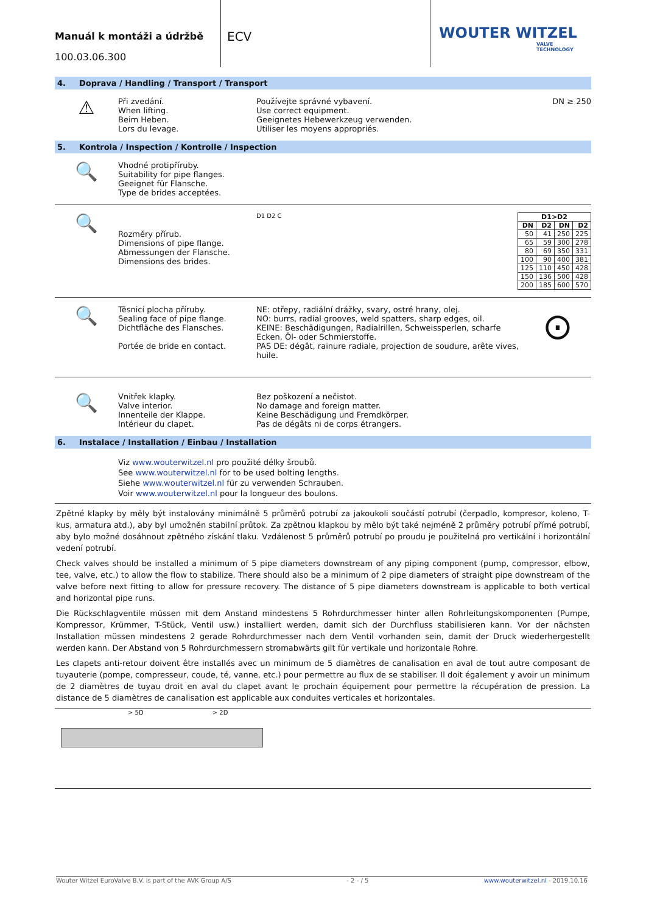Manuál k montáži a údržbě
100.03.06.300
ECV
WOUTER WITZEL
VALVE TECHNOLOGY
4. Doprava / Handling / Transport / Transport
⚠
Při zvedání.
When lifting.
Beim Heben.
Lors du levage.
Používejte správné vybavení.
Use correct equipment.
Geeignetes Hebewerkzeug verwenden.
Utiliser les moyens appropriés.
DN ≥ 250
5. Kontrola / Inspection / Kontrolle / Inspection
🔍
Vhodné protipříruby.
Suitability for pipe flanges.
Geeignet für Flansche.
Type de brides acceptées.
🔍
Rozměry přírub.
Dimensions of pipe flange.
Abmessungen der Flansche.
Dimensions des brides.
D1 D2 C
| D1>D2 | | | |
| --- | --- | --- | --- |
| DN | D2 | DN | D2 |
| 50 | 41 | 250 | 225 |
| 65 | 59 | 300 | 278 |
| 80 | 69 | 350 | 331 |
| 100 | 90 | 400 | 381 |
| 125 | 110 | 450 | 428 |
| 150 | 136 | 500 | 428 |
| 200 | 185 | 600 | 570 |
🔍
Těsnicí plocha příruby.
Sealing face of pipe flange.
Dichtfläche des Flansches.
Portée de bride en contact.
NE: otřepy, radiální drážky, svary, ostré hrany, olej.
NO: burrs, radial grooves, weld spatters, sharp edges, oil.
KEINE: Beschädigungen, Radialrillen, Schweissperlen, scharfe Ecken, Öl- oder Schmierstoffe.
PAS DE: dégât, rainure radiale, projection de soudure, arête vives, huile.
⊙
🔍
Vnitřek klapky.
Valve interior.
Innenteile der Klappe.
Intérieur du clapet.
Bez poškození a nečistot.
No damage and foreign matter.
Keine Beschädigung und Fremdkörper.
Pas de dégâts ni de corps étrangers.
6. Instalace / Installation / Einbau / Installation
Viz www.wouterwitzel.nl pro použité délky šroubů.
See www.wouterwitzel.nl for to be used bolting lengths.
Siehe www.wouterwitzel.nl für zu verwenden Schrauben.
Voir www.wouterwitzel.nl pour la longueur des boulons.
Zpětné klapky by měly být instalovány minimálně 5 průměrů potrubí za jakoukoli součástí potrubí (čerpadlo, kompresor, koleno, T-kus, armatura atd.), aby byl umožněn stabilní průtok. Za zpětnou klapkou by mělo být také nejméně 2 průměry potrubí přímé potrubí, aby bylo možné dosáhnout zpětného získání tlaku. Vzdálenost 5 průměrů potrubí po proudu je použitelná pro vertikální i horizontální vedení potrubí.
Check valves should be installed a minimum of 5 pipe diameters downstream of any piping component (pump, compressor, elbow, tee, valve, etc.) to allow the flow to stabilize. There should also be a minimum of 2 pipe diameters of straight pipe downstream of the valve before next fitting to allow for pressure recovery. The distance of 5 pipe diameters downstream is applicable to both vertical and horizontal pipe runs.
Die Rückschlagventile müssen mit dem Anstand mindestens 5 Rohrdurchmesser hinter allen Rohrleitungskomponenten (Pumpe, Kompressor, Krümmer, T-Stück, Ventil usw.) installiert werden, damit sich der Durchfluss stabilisieren kann. Vor der nächsten Installation müssen mindestens 2 gerade Rohrdurchmesser nach dem Ventil vorhanden sein, damit der Druck wiederhergestellt werden kann. Der Abstand von 5 Rohrdurchmessern stromabwärts gilt für vertikale und horizontale Rohre.
Les clapets anti-retour doivent être installés avec un minimum de 5 diamètres de canalisation en aval de tout autre composant de tuyauterie (pompe, compresseur, coude, té, vanne, etc.) pour permettre au flux de se stabiliser. Il doit également y avoir un minimum de 2 diamètres de tuyau droit en aval du clapet avant le prochain équipement pour permettre la récupération de pression. La distance de 5 diamètres de canalisation est applicable aux conduites verticales et horizontales.
> 5D > 2D
Wouter Witzel EuroValve B.V. is part of the AVK Group A/S - 2 - / 5 www.wouterwitzel.nl - 2019.10.16